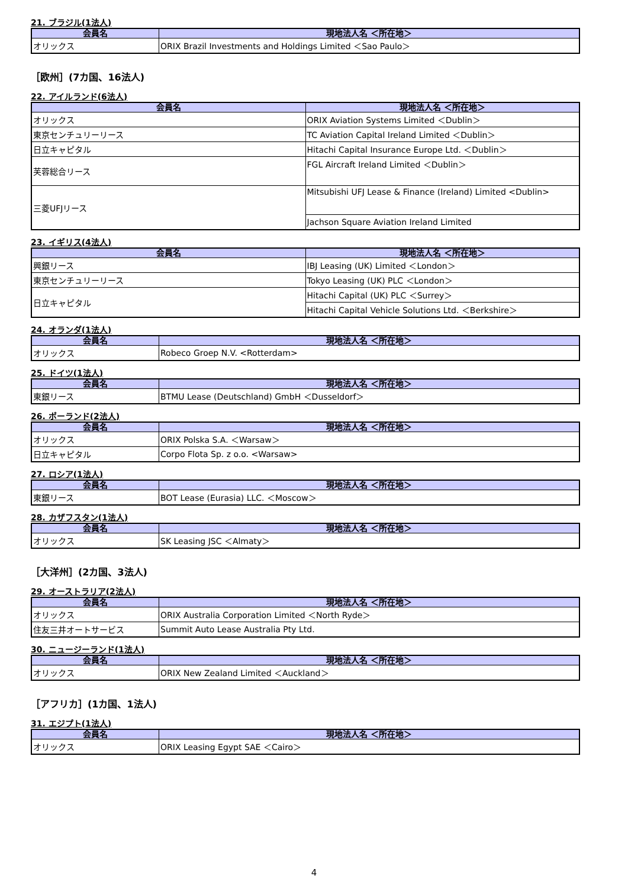21. ブラジル(1法人)
| 会員名 | 現地法人名 ＜所在地＞ |
| --- | --- |
| オリックス | ORIX Brazil Investments and Holdings Limited ＜Sao Paulo＞ |
［欧州］(7カ国、16法人)
22. アイルランド(6法人)
| 会員名 | 現地法人名 ＜所在地＞ |
| --- | --- |
| オリックス | ORIX Aviation Systems Limited ＜Dublin＞ |
| 東京センチュリーリース | TC Aviation Capital Ireland Limited ＜Dublin＞ |
| 日立キャピタル | Hitachi Capital Insurance Europe Ltd. ＜Dublin＞ |
| 芙蓉総合リース | FGL Aircraft Ireland Limited ＜Dublin＞ |
| 三菱UFJリース | Mitsubishi UFJ Lease & Finance (Ireland) Limited <Dublin> |
| | Jachson Square Aviation Ireland Limited |
23. イギリス(4法人)
| 会員名 | 現地法人名 ＜所在地＞ |
| --- | --- |
| 興銀リース | IBJ Leasing (UK) Limited ＜London＞ |
| 東京センチュリーリース | Tokyo Leasing (UK) PLC ＜London＞ |
| 日立キャピタル | Hitachi Capital (UK) PLC ＜Surrey＞ |
| | Hitachi Capital Vehicle Solutions Ltd. ＜Berkshire＞ |
24. オランダ(1法人)
| 会員名 | 現地法人名 ＜所在地＞ |
| --- | --- |
| オリックス | Robeco Groep N.V. <Rotterdam> |
25. ドイツ(1法人)
| 会員名 | 現地法人名 ＜所在地＞ |
| --- | --- |
| 東銀リース | BTMU Lease (Deutschland) GmbH ＜Dusseldorf＞ |
26. ポーランド(2法人)
| 会員名 | 現地法人名 ＜所在地＞ |
| --- | --- |
| オリックス | ORIX Polska S.A. ＜Warsaw＞ |
| 日立キャピタル | Corpo Flota Sp. z o.o. <Warsaw> |
27. ロシア(1法人)
| 会員名 | 現地法人名 ＜所在地＞ |
| --- | --- |
| 東銀リース | BOT Lease (Eurasia) LLC. ＜Moscow＞ |
28. カザフスタン(1法人)
| 会員名 | 現地法人名 ＜所在地＞ |
| --- | --- |
| オリックス | SK Leasing JSC ＜Almaty＞ |
［大洋州］(2カ国、3法人)
29. オーストラリア(2法人)
| 会員名 | 現地法人名 ＜所在地＞ |
| --- | --- |
| オリックス | ORIX Australia Corporation Limited ＜North Ryde＞ |
| 住友三井オートサービス | Summit Auto Lease Australia Pty Ltd. |
30. ニュージーランド(1法人)
| 会員名 | 現地法人名 ＜所在地＞ |
| --- | --- |
| オリックス | ORIX New Zealand Limited ＜Auckland＞ |
［アフリカ］(1カ国、1法人)
31. エジプト(1法人)
| 会員名 | 現地法人名 ＜所在地＞ |
| --- | --- |
| オリックス | ORIX Leasing Egypt SAE ＜Cairo＞ |
4